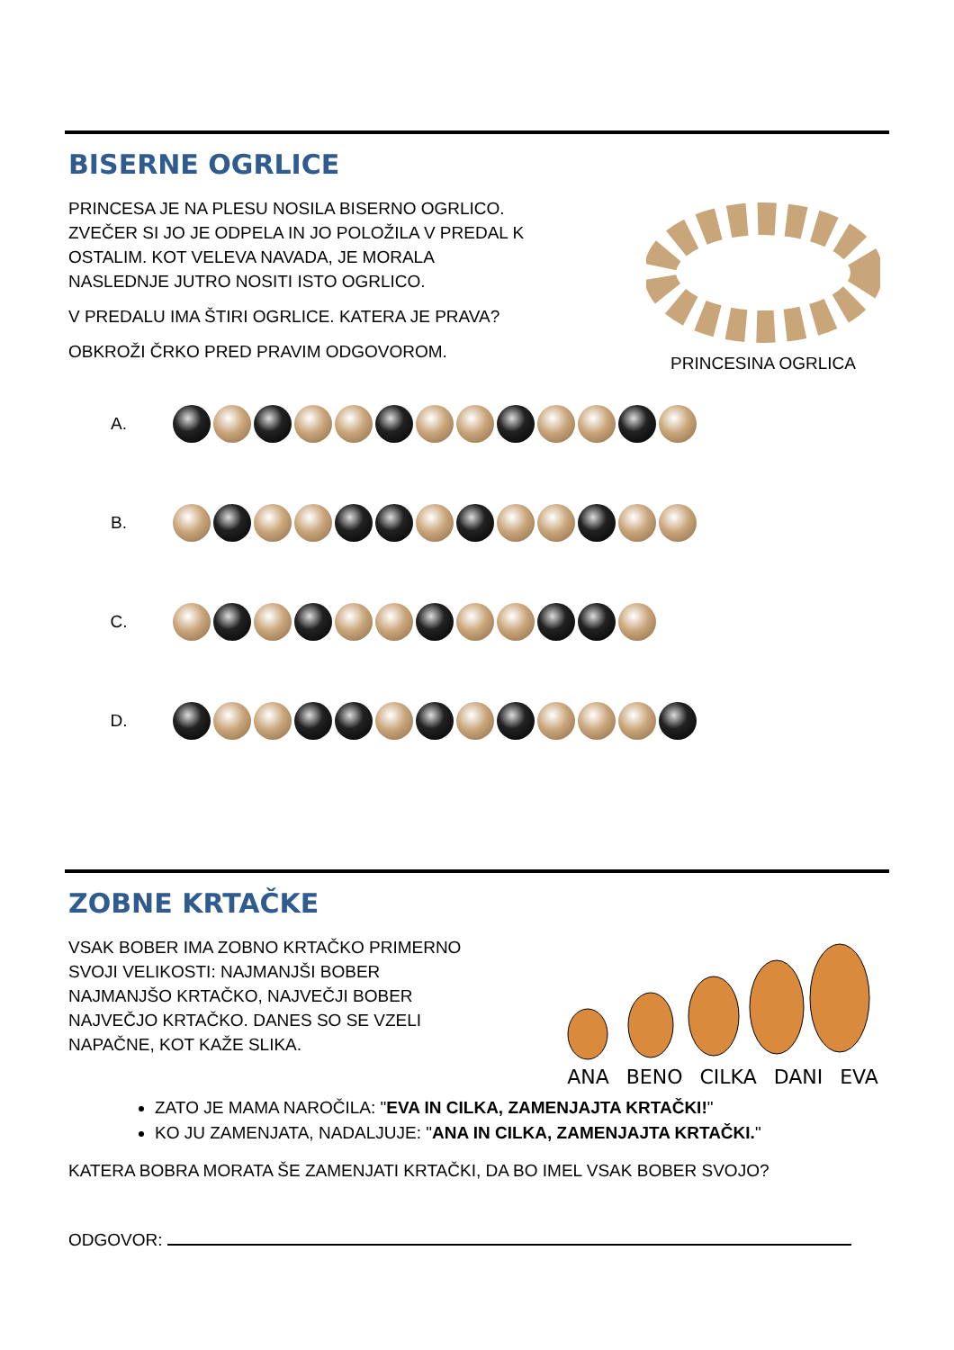BISERNE OGRLICE
PRINCESA JE NA PLESU NOSILA BISERNO OGRLICO.
ZVEČER SI JO JE ODPELA IN JO POLOŽILA V PREDAL K
OSTALIM. KOT VELEVA NAVADA, JE MORALA
NASLEDNJE JUTRO NOSITI ISTO OGRLICO.
V PREDALU IMA ŠTIRI OGRLICE. KATERA JE PRAVA?
OBKROŽI ČRKO PRED PRAVIM ODGOVOROM.
PRINCESINA OGRLICA
A.
B.
C.
D.
ZOBNE KRTAČKE
VSAK BOBER IMA ZOBNO KRTAČKO PRIMERNO
SVOJI VELIKOSTI: NAJMANJŠI BOBER
NAJMANJŠO KRTAČKO, NAJVEČJI BOBER
NAJVEČJO KRTAČKO. DANES SO SE VZELI
NAPAČNE, KOT KAŽE SLIKA.
ANA BENO CILKA DANI EVA
ZATO JE MAMA NAROČILA: "EVA IN CILKA, ZAMENJAJTA KRTAČKI!"
KO JU ZAMENJATA, NADALJUJE: "ANA IN CILKA, ZAMENJAJTA KRTAČKI."
KATERA BOBRA MORATA ŠE ZAMENJATI KRTAČKI, DA BO IMEL VSAK BOBER SVOJO?
ODGOVOR: